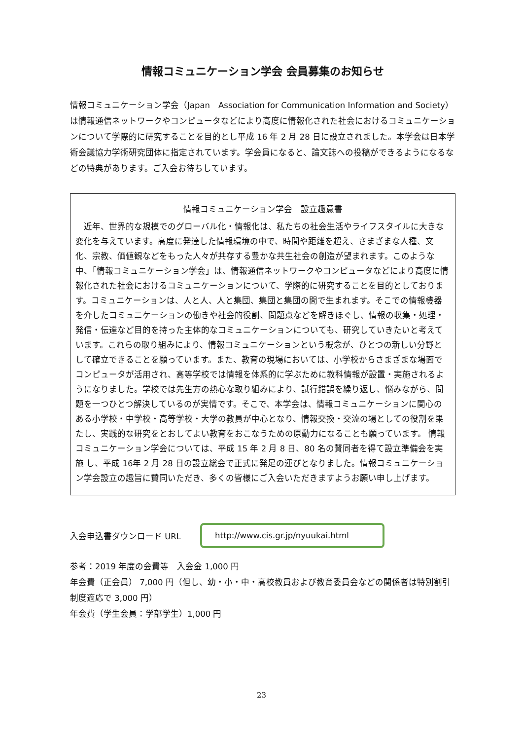情報コミュニケーション学会 会員募集のお知らせ
情報コミュニケーション学会（Japan　Association for Communication Information and Society）は情報通信ネットワークやコンピュータなどにより高度に情報化された社会におけるコミュニケーションについて学際的に研究することを目的とし平成 16 年 2 月 28 日に設立されました。本学会は日本学術会議協力学術研究団体に指定されています。学会員になると、論文誌への投稿ができるようになるなどの特典があります。ご入会お待ちしています。
情報コミュニケーション学会　設立趣意書
　近年、世界的な規模でのグローバル化・情報化は、私たちの社会生活やライフスタイルに大きな変化を与えています。高度に発達した情報環境の中で、時間や距離を超え、さまざまな人種、文化、宗教、価値観などをもった人々が共存する豊かな共生社会の創造が望まれます。このような中、「情報コミュニケーション学会」は、情報通信ネットワークやコンピュータなどにより高度に情報化された社会におけるコミュニケーションについて、学際的に研究することを目的としております。コミュニケーションは、人と人、人と集団、集団と集団の間で生まれます。そこでの情報機器を介したコミュニケーションの働きや社会的役割、問題点などを解きほぐし、情報の収集・処理・発信・伝達など目的を持った主体的なコミュニケーションについても、研究していきたいと考えています。これらの取り組みにより、情報コミュニケーションという概念が、ひとつの新しい分野として確立できることを願っています。また、教育の現場においては、小学校からさまざまな場面でコンピュータが活用され、高等学校では情報を体系的に学ぶために教科情報が設置・実施されるようになりました。学校では先生方の熱心な取り組みにより、試行錯誤を繰り返し、悩みながら、問題を一つひとつ解決しているのが実情です。そこで、本学会は、情報コミュニケーションに関心のある小学校・中学校・高等学校・大学の教員が中心となり、情報交換・交流の場としての役割を果たし、実践的な研究をとおしてよい教育をおこなうための原動力になることも願っています。 情報コミュニケーション学会については、平成 15 年 2 月 8 日、80 名の賛同者を得て設立準備会を実施 し、平成 16年 2 月 28 日の設立総会で正式に発足の運びとなりました。情報コミュニケーション学会設立の趣旨に賛同いただき、多くの皆様にご入会いただきますようお願い申し上げます。
入会申込書ダウンロード URL
http://www.cis.gr.jp/nyuukai.html
参考：2019 年度の会費等　入会金 1,000 円
年会費（正会員） 7,000 円（但し、幼・小・中・高校教員および教育委員会などの関係者は特別割引制度適応で 3,000 円）
年会費（学生会員：学部学生）1,000 円
23